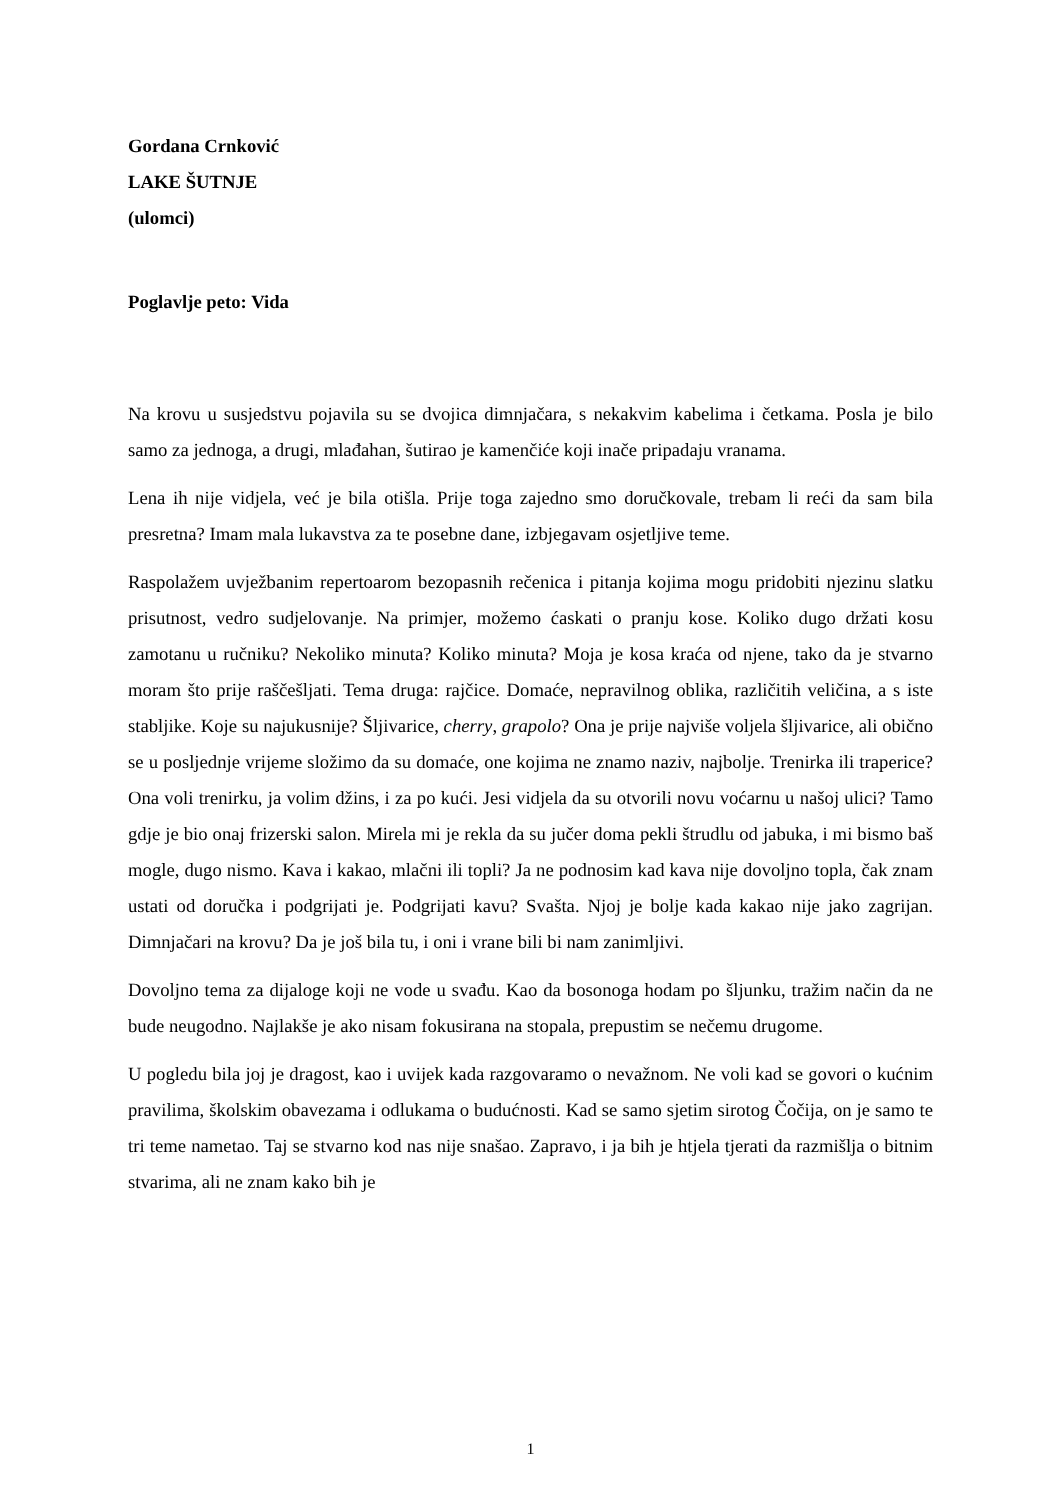Gordana Crnković
LAKE ŠUTNJE
(ulomci)
Poglavlje peto: Vida
Na krovu u susjedstvu pojavila su se dvojica dimnjačara, s nekakvim kabelima i četkama. Posla je bilo samo za jednoga, a drugi, mlađahan, šutirao je kamenčiće koji inače pripadaju vranama.
Lena ih nije vidjela, već je bila otišla. Prije toga zajedno smo doručkovale, trebam li reći da sam bila presretna? Imam mala lukavstva za te posebne dane, izbjegavam osjetljive teme.
Raspolažem uvježbanim repertoarom bezopasnih rečenica i pitanja kojima mogu pridobiti njezinu slatku prisutnost, vedro sudjelovanje. Na primjer, možemo ćaskati o pranju kose. Koliko dugo držati kosu zamotanu u ručniku? Nekoliko minuta? Koliko minuta? Moja je kosa kraća od njene, tako da je stvarno moram što prije raščešljati. Tema druga: rajčice. Domaće, nepravilnog oblika, različitih veličina, a s iste stabljike. Koje su najukusnije? Šljivarice, cherry, grapolo? Ona je prije najviše voljela šljivarice, ali obično se u posljednje vrijeme složimo da su domaće, one kojima ne znamo naziv, najbolje. Trenirka ili traperice? Ona voli trenirku, ja volim džins, i za po kući. Jesi vidjela da su otvorili novu voćarnu u našoj ulici? Tamo gdje je bio onaj frizerski salon. Mirela mi je rekla da su jučer doma pekli štrudlu od jabuka, i mi bismo baš mogle, dugo nismo. Kava i kakao, mlačni ili topli? Ja ne podnosim kad kava nije dovoljno topla, čak znam ustati od doručka i podgrijati je. Podgrijati kavu? Svašta. Njoj je bolje kada kakao nije jako zagrijan. Dimnjačari na krovu? Da je još bila tu, i oni i vrane bili bi nam zanimljivi.
Dovoljno tema za dijaloge koji ne vode u svađu. Kao da bosonoga hodam po šljunku, tražim način da ne bude neugodno. Najlakše je ako nisam fokusirana na stopala, prepustim se nečemu drugome.
U pogledu bila joj je dragost, kao i uvijek kada razgovaramo o nevažnom. Ne voli kad se govori o kućnim pravilima, školskim obavezama i odlukama o budućnosti. Kad se samo sjetim sirotog Čočija, on je samo te tri teme nametao. Taj se stvarno kod nas nije snašao. Zapravo, i ja bih je htjela tjerati da razmišlja o bitnim stvarima, ali ne znam kako bih je
1